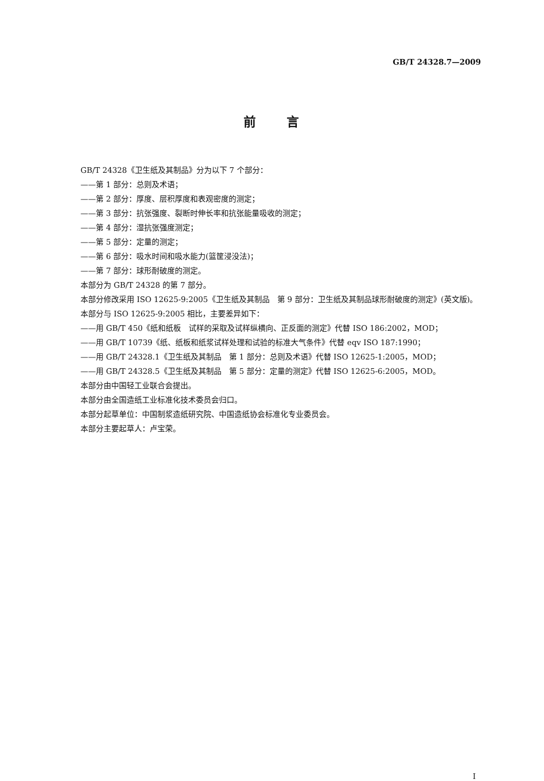GB/T 24328.7—2009
前言
GB/T 24328《卫生纸及其制品》分为以下 7 个部分：
——第 1 部分：总则及术语；
——第 2 部分：厚度、层积厚度和表观密度的测定；
——第 3 部分：抗张强度、裂断时伸长率和抗张能量吸收的测定；
——第 4 部分：湿抗张强度测定；
——第 5 部分：定量的测定；
——第 6 部分：吸水时间和吸水能力(篮筐浸没法)；
——第 7 部分：球形耐破度的测定。
本部分为 GB/T 24328 的第 7 部分。
本部分修改采用 ISO 12625-9:2005《卫生纸及其制品　第 9 部分：卫生纸及其制品球形耐破度的测定》(英文版)。
本部分与 ISO 12625-9:2005 相比，主要差异如下：
——用 GB/T 450《纸和纸板　试样的采取及试样纵横向、正反面的测定》代替 ISO 186:2002，MOD；
——用 GB/T 10739《纸、纸板和纸浆试样处理和试验的标准大气条件》代替 eqv ISO 187:1990；
——用 GB/T 24328.1《卫生纸及其制品　第 1 部分：总则及术语》代替 ISO 12625-1:2005，MOD；
——用 GB/T 24328.5《卫生纸及其制品　第 5 部分：定量的测定》代替 ISO 12625-6:2005，MOD。
本部分由中国轻工业联合会提出。
本部分由全国造纸工业标准化技术委员会归口。
本部分起草单位：中国制浆造纸研究院、中国造纸协会标准化专业委员会。
本部分主要起草人：卢宝荣。
I